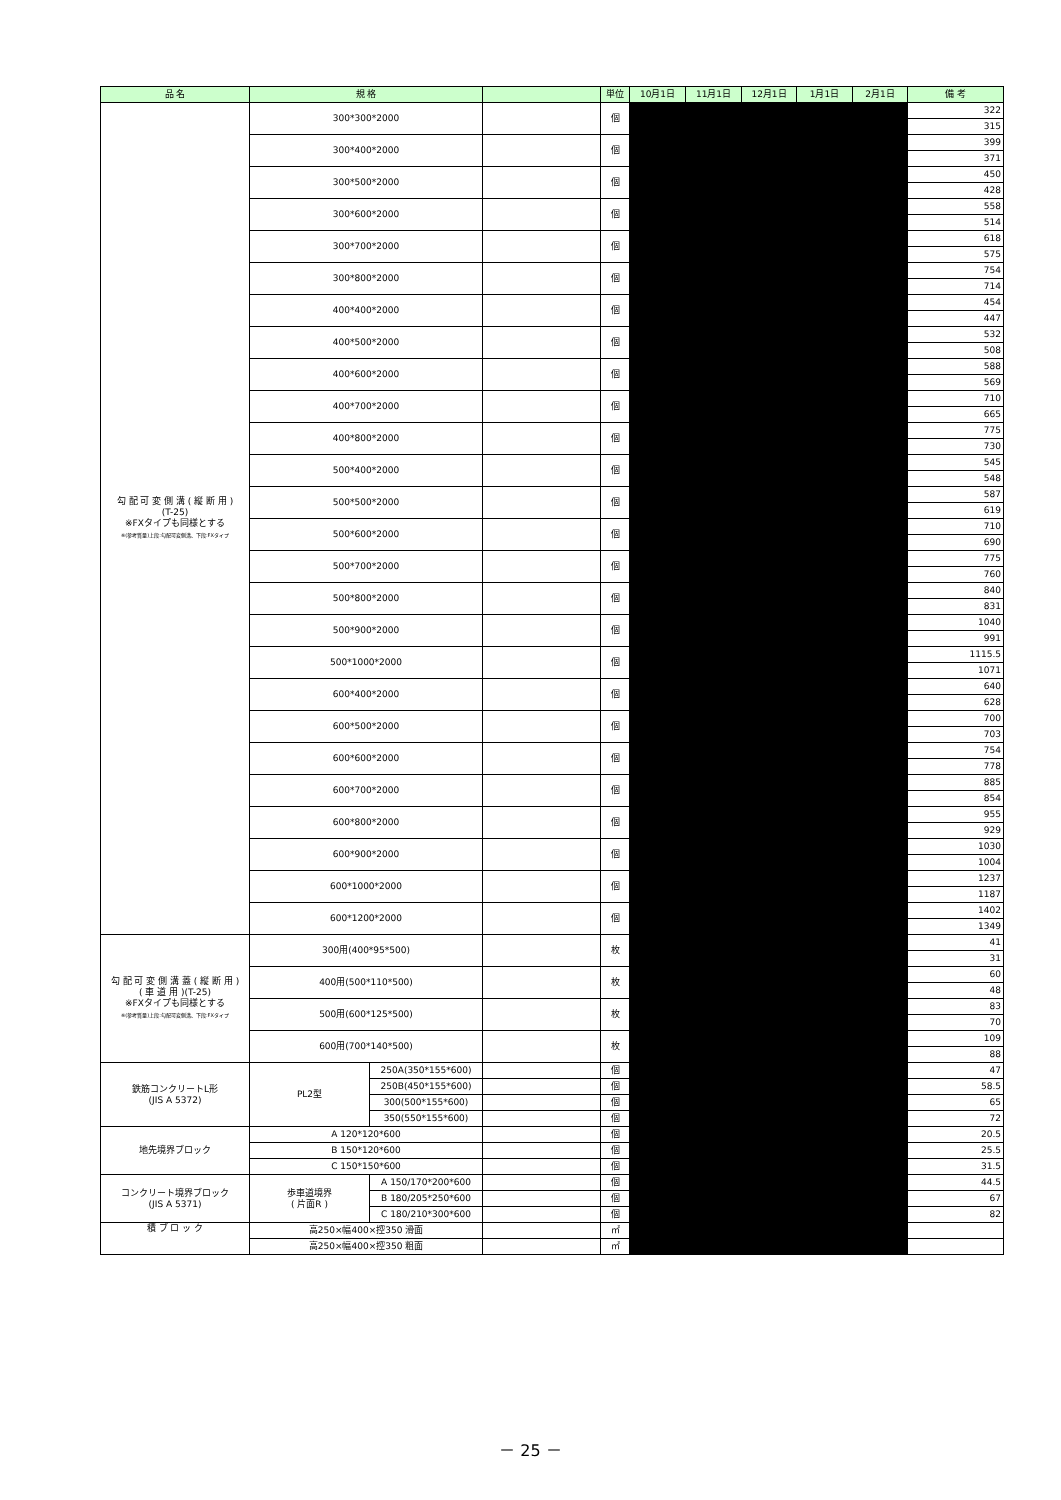| 品 名 | 規 格 | | | 単位 | 10月1日 | 11月1日 | 12月1日 | 1月1日 | 2月1日 | 備 考 |
| --- | --- | --- | --- | --- | --- | --- | --- | --- | --- | --- |
| 勾 配 可 変 側 溝 ( 縦 断 用 ) (T-25) ※FXタイプも同様とする ※(参考質量)上段:勾配可変側溝、下段:FXタイプ | 300*300*2000 | | | 個 | | | | | | 322 |
| | | | | | | | | | | 315 |
| | 300*400*2000 | | | 個 | | | | | | 399 |
| | | | | | | | | | | 371 |
| | 300*500*2000 | | | 個 | | | | | | 450 |
| | | | | | | | | | | 428 |
| | 300*600*2000 | | | 個 | | | | | | 558 |
| | | | | | | | | | | 514 |
| | 300*700*2000 | | | 個 | | | | | | 618 |
| | | | | | | | | | | 575 |
| | 300*800*2000 | | | 個 | | | | | | 754 |
| | | | | | | | | | | 714 |
| | 400*400*2000 | | | 個 | | | | | | 454 |
| | | | | | | | | | | 447 |
| | 400*500*2000 | | | 個 | | | | | | 532 |
| | | | | | | | | | | 508 |
| | 400*600*2000 | | | 個 | | | | | | 588 |
| | | | | | | | | | | 569 |
| | 400*700*2000 | | | 個 | | | | | | 710 |
| | | | | | | | | | | 665 |
| | 400*800*2000 | | | 個 | | | | | | 775 |
| | | | | | | | | | | 730 |
| | 500*400*2000 | | | 個 | | | | | | 545 |
| | | | | | | | | | | 548 |
| | 500*500*2000 | | | 個 | | | | | | 587 |
| | | | | | | | | | | 619 |
| | 500*600*2000 | | | 個 | | | | | | 710 |
| | | | | | | | | | | 690 |
| | 500*700*2000 | | | 個 | | | | | | 775 |
| | | | | | | | | | | 760 |
| | 500*800*2000 | | | 個 | | | | | | 840 |
| | | | | | | | | | | 831 |
| | 500*900*2000 | | | 個 | | | | | | 1040 |
| | | | | | | | | | | 991 |
| | 500*1000*2000 | | | 個 | | | | | | 1115.5 |
| | | | | | | | | | | 1071 |
| | 600*400*2000 | | | 個 | | | | | | 640 |
| | | | | | | | | | | 628 |
| | 600*500*2000 | | | 個 | | | | | | 700 |
| | | | | | | | | | | 703 |
| | 600*600*2000 | | | 個 | | | | | | 754 |
| | | | | | | | | | | 778 |
| | 600*700*2000 | | | 個 | | | | | | 885 |
| | | | | | | | | | | 854 |
| | 600*800*2000 | | | 個 | | | | | | 955 |
| | | | | | | | | | | 929 |
| | 600*900*2000 | | | 個 | | | | | | 1030 |
| | | | | | | | | | | 1004 |
| | 600*1000*2000 | | | 個 | | | | | | 1237 |
| | | | | | | | | | | 1187 |
| | 600*1200*2000 | | | 個 | | | | | | 1402 |
| | | | | | | | | | | 1349 |
| 勾 配 可 変 側 溝 蓋 ( 縦 断 用 ) ( 車 道 用 )(T-25) ※FXタイプも同様とする ※(参考質量)上段:勾配可変側溝、下段:FXタイプ | 300用(400*95*500) | | | 枚 | | | | | | 41 |
| | | | | | | | | | | 31 |
| | 400用(500*110*500) | | | 枚 | | | | | | 60 |
| | | | | | | | | | | 48 |
| | 500用(600*125*500) | | | 枚 | | | | | | 83 |
| | | | | | | | | | | 70 |
| | 600用(700*140*500) | | | 枚 | | | | | | 109 |
| | | | | | | | | | | 88 |
| 鉄筋コンクリートL形 (JIS A 5372) | PL2型 | 250A(350*155*600) | | 個 | | | | | | 47 |
| | | 250B(450*155*600) | | 個 | | | | | | 58.5 |
| | | 300(500*155*600) | | 個 | | | | | | 65 |
| | | 350(550*155*600) | | 個 | | | | | | 72 |
| 地先境界ブロック | A 120*120*600 | | | 個 | | | | | | 20.5 |
| | B 150*120*600 | | | 個 | | | | | | 25.5 |
| | C 150*150*600 | | | 個 | | | | | | 31.5 |
| コンクリート境界ブロック (JIS A 5371) | 歩車道境界 ( 片面R ) | A 150/170*200*600 | | 個 | | | | | | 44.5 |
| | | B 180/205*250*600 | | 個 | | | | | | 67 |
| | | C 180/210*300*600 | | 個 | | | | | | 82 |
| 積 ブ ロ ッ ク | 高250×幅400×控350 滑面 | | | ㎡ | | | | | | |
| | 高250×幅400×控350 粗面 | | | ㎡ | | | | | | |
－ 25 －